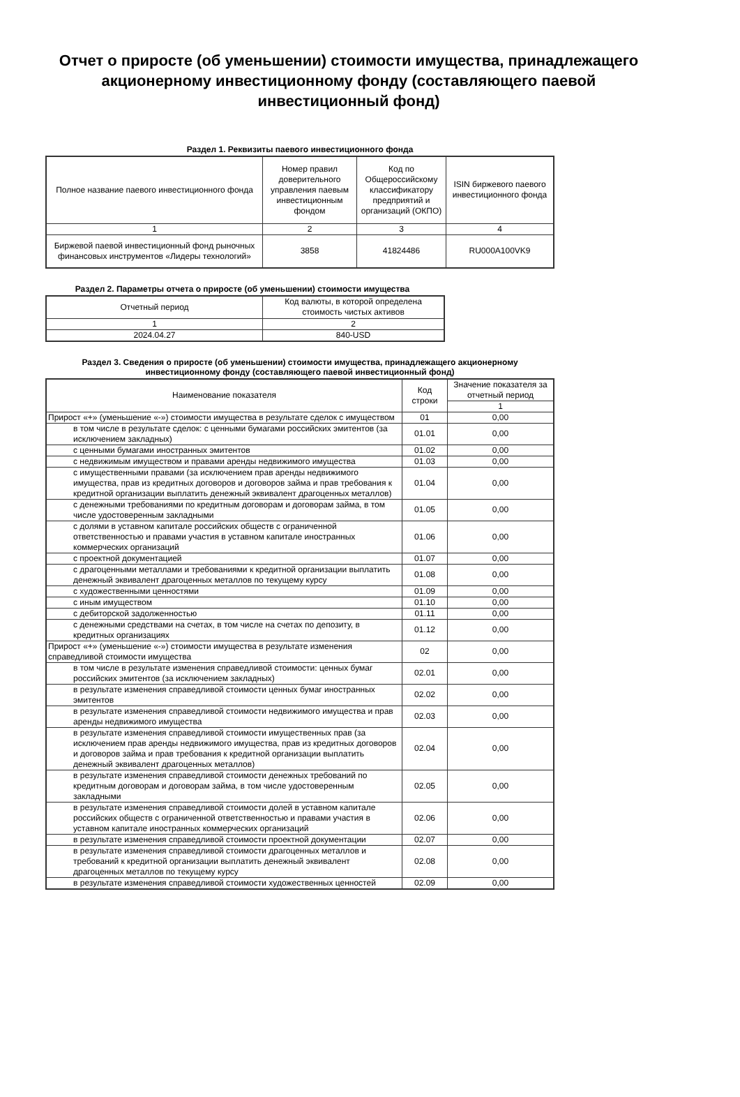Отчет о приросте (об уменьшении) стоимости имущества, принадлежащего акционерному инвестиционному фонду (составляющего паевой инвестиционный фонд)
Раздел 1. Реквизиты паевого инвестиционного фонда
| Полное название паевого инвестиционного фонда | Номер правил доверительного управления паевым инвестиционным фондом | Код по Общероссийскому классификатору предприятий и организаций (ОКПО) | ISIN биржевого паевого инвестиционного фонда |
| --- | --- | --- | --- |
| 1 | 2 | 3 | 4 |
| Биржевой паевой инвестиционный фонд рыночных финансовых инструментов «Лидеры технологий» | 3858 | 41824486 | RU000A100VK9 |
Раздел 2. Параметры отчета о приросте (об уменьшении) стоимости имущества
| Отчетный период | Код валюты, в которой определена стоимость чистых активов |
| --- | --- |
| 1 | 2 |
| 2024.04.27 | 840-USD |
Раздел 3. Сведения о приросте (об уменьшении) стоимости имущества, принадлежащего акционерному инвестиционному фонду (составляющего паевой инвестиционный фонд)
| Наименование показателя | Код строки | Значение показателя за отчетный период |
| --- | --- | --- |
| | | 1 |
| Прирост «+» (уменьшение «-») стоимости имущества в результате сделок с имуществом | 01 | 0,00 |
| в том числе в результате сделок: с ценными бумагами российских эмитентов (за исключением закладных) | 01.01 | 0,00 |
| с ценными бумагами иностранных эмитентов | 01.02 | 0,00 |
| с недвижимым имуществом и правами аренды недвижимого имущества | 01.03 | 0,00 |
| с имущественными правами (за исключением прав аренды недвижимого имущества, прав из кредитных договоров и договоров займа и прав требования к кредитной организации выплатить денежный эквивалент драгоценных металлов) | 01.04 | 0,00 |
| с денежными требованиями по кредитным договорам и договорам займа, в том числе удостоверенным закладными | 01.05 | 0,00 |
| с долями в уставном капитале российских обществ с ограниченной ответственностью и правами участия в уставном капитале иностранных коммерческих организаций | 01.06 | 0,00 |
| с проектной документацией | 01.07 | 0,00 |
| с драгоценными металлами и требованиями к кредитной организации выплатить денежный эквивалент драгоценных металлов по текущему курсу | 01.08 | 0,00 |
| с художественными ценностями | 01.09 | 0,00 |
| с иным имуществом | 01.10 | 0,00 |
| с дебиторской задолженностью | 01.11 | 0,00 |
| с денежными средствами на счетах, в том числе на счетах по депозиту, в кредитных организациях | 01.12 | 0,00 |
| Прирост «+» (уменьшение «-») стоимости имущества в результате изменения справедливой стоимости имущества | 02 | 0,00 |
| в том числе в результате изменения справедливой стоимости: ценных бумаг российских эмитентов (за исключением закладных) | 02.01 | 0,00 |
| в результате изменения справедливой стоимости ценных бумаг иностранных эмитентов | 02.02 | 0,00 |
| в результате изменения справедливой стоимости недвижимого имущества и прав аренды недвижимого имущества | 02.03 | 0,00 |
| в результате изменения справедливой стоимости имущественных прав (за исключением прав аренды недвижимого имущества, прав из кредитных договоров и договоров займа и прав требования к кредитной организации выплатить денежный эквивалент драгоценных металлов) | 02.04 | 0,00 |
| в результате изменения справедливой стоимости денежных требований по кредитным договорам и договорам займа, в том числе удостоверенным закладными | 02.05 | 0,00 |
| в результате изменения справедливой стоимости долей в уставном капитале российских обществ с ограниченной ответственностью и правами участия в уставном капитале иностранных коммерческих организаций | 02.06 | 0,00 |
| в результате изменения справедливой стоимости проектной документации | 02.07 | 0,00 |
| в результате изменения справедливой стоимости драгоценных металлов и требований к кредитной организации выплатить денежный эквивалент драгоценных металлов по текущему курсу | 02.08 | 0,00 |
| в результате изменения справедливой стоимости художественных ценностей | 02.09 | 0,00 |